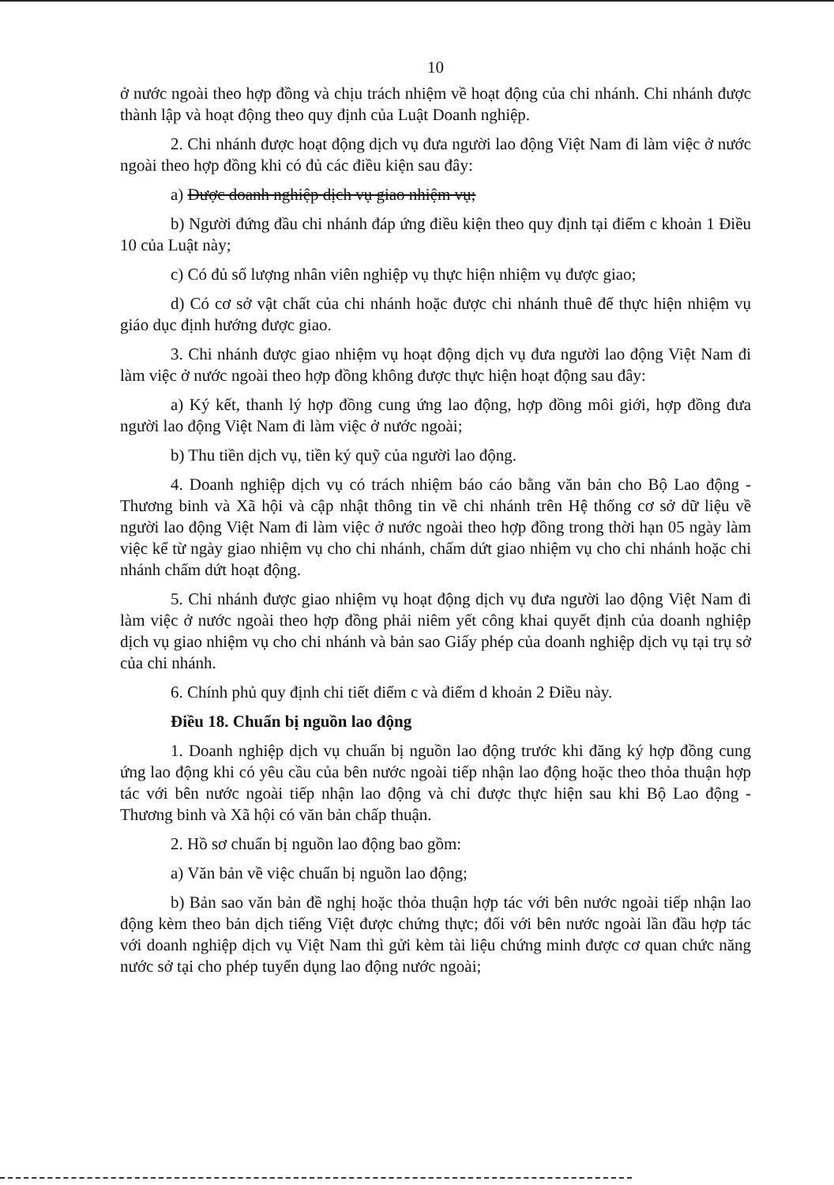10
ở nước ngoài theo hợp đồng và chịu trách nhiệm về hoạt động của chi nhánh. Chi nhánh được thành lập và hoạt động theo quy định của Luật Doanh nghiệp.
2. Chi nhánh được hoạt động dịch vụ đưa người lao động Việt Nam đi làm việc ở nước ngoài theo hợp đồng khi có đủ các điều kiện sau đây:
a) Được doanh nghiệp dịch vụ giao nhiệm vụ;
b) Người đứng đầu chi nhánh đáp ứng điều kiện theo quy định tại điểm c khoản 1 Điều 10 của Luật này;
c) Có đủ số lượng nhân viên nghiệp vụ thực hiện nhiệm vụ được giao;
d) Có cơ sở vật chất của chi nhánh hoặc được chi nhánh thuê để thực hiện nhiệm vụ giáo dục định hướng được giao.
3. Chi nhánh được giao nhiệm vụ hoạt động dịch vụ đưa người lao động Việt Nam đi làm việc ở nước ngoài theo hợp đồng không được thực hiện hoạt động sau đây:
a) Ký kết, thanh lý hợp đồng cung ứng lao động, hợp đồng môi giới, hợp đồng đưa người lao động Việt Nam đi làm việc ở nước ngoài;
b) Thu tiền dịch vụ, tiền ký quỹ của người lao động.
4. Doanh nghiệp dịch vụ có trách nhiệm báo cáo bằng văn bản cho Bộ Lao động - Thương binh và Xã hội và cập nhật thông tin về chi nhánh trên Hệ thống cơ sở dữ liệu về người lao động Việt Nam đi làm việc ở nước ngoài theo hợp đồng trong thời hạn 05 ngày làm việc kể từ ngày giao nhiệm vụ cho chi nhánh, chấm dứt giao nhiệm vụ cho chi nhánh hoặc chi nhánh chấm dứt hoạt động.
5. Chi nhánh được giao nhiệm vụ hoạt động dịch vụ đưa người lao động Việt Nam đi làm việc ở nước ngoài theo hợp đồng phải niêm yết công khai quyết định của doanh nghiệp dịch vụ giao nhiệm vụ cho chi nhánh và bản sao Giấy phép của doanh nghiệp dịch vụ tại trụ sở của chi nhánh.
6. Chính phủ quy định chi tiết điểm c và điểm d khoản 2 Điều này.
Điều 18. Chuẩn bị nguồn lao động
1. Doanh nghiệp dịch vụ chuẩn bị nguồn lao động trước khi đăng ký hợp đồng cung ứng lao động khi có yêu cầu của bên nước ngoài tiếp nhận lao động hoặc theo thỏa thuận hợp tác với bên nước ngoài tiếp nhận lao động và chỉ được thực hiện sau khi Bộ Lao động - Thương binh và Xã hội có văn bản chấp thuận.
2. Hồ sơ chuẩn bị nguồn lao động bao gồm:
a) Văn bản về việc chuẩn bị nguồn lao động;
b) Bản sao văn bản đề nghị hoặc thỏa thuận hợp tác với bên nước ngoài tiếp nhận lao động kèm theo bản dịch tiếng Việt được chứng thực; đối với bên nước ngoài lần đầu hợp tác với doanh nghiệp dịch vụ Việt Nam thì gửi kèm tài liệu chứng minh được cơ quan chức năng nước sở tại cho phép tuyển dụng lao động nước ngoài;